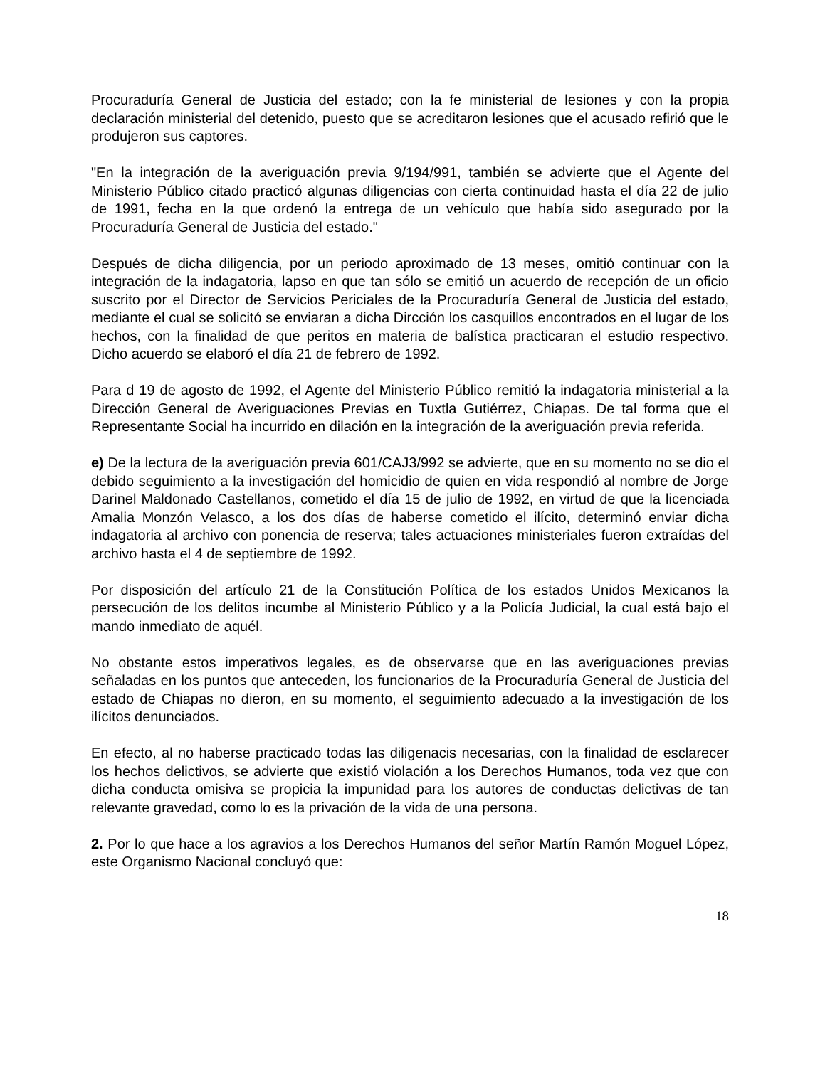Procuraduría General de Justicia del estado; con la fe ministerial de lesiones y con la propia declaración ministerial del detenido, puesto que se acreditaron lesiones que el acusado refirió que le produjeron sus captores.
"En la integración de la averiguación previa 9/194/991, también se advierte que el Agente del Ministerio Público citado practicó algunas diligencias con cierta continuidad hasta el día 22 de julio de 1991, fecha en la que ordenó la entrega de un vehículo que había sido asegurado por la Procuraduría General de Justicia del estado."
Después de dicha diligencia, por un periodo aproximado de 13 meses, omitió continuar con la integración de la indagatoria, lapso en que tan sólo se emitió un acuerdo de recepción de un oficio suscrito por el Director de Servicios Periciales de la Procuraduría General de Justicia del estado, mediante el cual se solicitó se enviaran a dicha Dircción los casquillos encontrados en el lugar de los hechos, con la finalidad de que peritos en materia de balística practicaran el estudio respectivo. Dicho acuerdo se elaboró el día 21 de febrero de 1992.
Para d 19 de agosto de 1992, el Agente del Ministerio Público remitió la indagatoria ministerial a la Dirección General de Averiguaciones Previas en Tuxtla Gutiérrez, Chiapas. De tal forma que el Representante Social ha incurrido en dilación en la integración de la averiguación previa referida.
e) De la lectura de la averiguación previa 601/CAJ3/992 se advierte, que en su momento no se dio el debido seguimiento a la investigación del homicidio de quien en vida respondió al nombre de Jorge Darinel Maldonado Castellanos, cometido el día 15 de julio de 1992, en virtud de que la licenciada Amalia Monzón Velasco, a los dos días de haberse cometido el ilícito, determinó enviar dicha indagatoria al archivo con ponencia de reserva; tales actuaciones ministeriales fueron extraídas del archivo hasta el 4 de septiembre de 1992.
Por disposición del artículo 21 de la Constitución Política de los estados Unidos Mexicanos la persecución de los delitos incumbe al Ministerio Público y a la Policía Judicial, la cual está bajo el mando inmediato de aquél.
No obstante estos imperativos legales, es de observarse que en las averiguaciones previas señaladas en los puntos que anteceden, los funcionarios de la Procuraduría General de Justicia del estado de Chiapas no dieron, en su momento, el seguimiento adecuado a la investigación de los ilícitos denunciados.
En efecto, al no haberse practicado todas las diligenacis necesarias, con la finalidad de esclarecer los hechos delictivos, se advierte que existió violación a los Derechos Humanos, toda vez que con dicha conducta omisiva se propicia la impunidad para los autores de conductas delictivas de tan relevante gravedad, como lo es la privación de la vida de una persona.
2. Por lo que hace a los agravios a los Derechos Humanos del señor Martín Ramón Moguel López, este Organismo Nacional concluyó que:
18